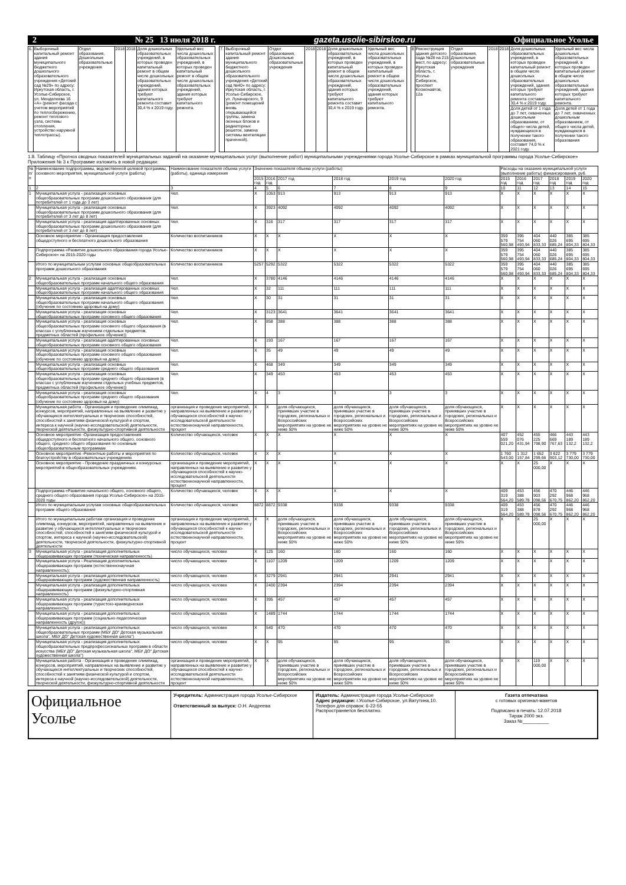2 № 25 13 июля 2018 г. gazeta.usolie-sibirskoe.ru Официальное Усолье
| 6. | Выборочный капитальный ремонт здания муниципального бюджетного дошкольного образовательного учреждения «Детский сад №29» по адресу: Иркутская область, г. Усолье-Сибирское, ул. Менделеева 16 «А» (ремонт фасада с учетом мероприятий по теплосбережению, ремонт теплового узла, системы отопления, устройство наружной теплотрассы). | Отдел образования, Дошкольные образовательные учреждения | 2018 | 2018 | Доля дошкольных образовательных учреждений, в которых проведен капитальный ремонт в общем числе дошкольных образовательных учреждений, здания которых требуют капитального ремонта составит 30,4 % к 2019 году. | Удельный вес числа дошкольных образовательных учреждений, в которых проведен капитальный ремонт в общем числе дошкольных образовательных учреждений, здания которых требуют капитального ремонта. |
| 7. | Выборочный капитальный ремонт здания муниципального бюджетного дошкольного образовательного учреждения «Детский сад №40» по адресу: Иркутская область, г. Усолье-Сибирское, ул. Луначарского, 9 (ремонт помещений вновь открывающейся группы, замена оконных блоков и радиаторных решеток, замена системы вентиляции прачечной). | Отдел образования, Дошкольные образовательные учреждения | 2018 | 2018 | Доля дошкольных образовательных учреждений, в которых проведен капитальный ремонт в общем числе дошкольных образовательных учреждений, здания которых требуют капитального ремонта составит 30,4 % к 2019 году. | Удельный вес числа дошкольных образовательных учреждений, в которых проведен капитальный ремонт в общем числе дошкольных образовательных учреждений, здания которых требуют капитального ремонта. |
| 8 | Реконструкция здания детского сада №28 на 215 мест, по адресу: Иркутская область, г. Усолье-Сибирское, проспект Космонавтов, 12а | Отдел образования, Дошкольные образовательные учреждения | 2018 | 2018 | Доля дошкольных образовательных учреждений, в которых проведен капитальный ремонт в общем числе дошкольных образовательных учреждений, здания которых требуют капитального ремонта составит 30,4 % к 2019 году. | Удельный вес числа дошкольных образовательных учреждений, в которых проведен капитальный ремонт в общем числе дошкольных образовательных учреждений, здания которых требуют капитального ремонта. |
| | | | | | Доля детей от 1 года до 7 лет, охваченных дошкольным образованием, от общего числа детей, нуждающихся в получении такого образования, составит 74,0 % к 2021 году. | Доля детей от 1 года до 7 лет, охваченных дошкольным образованием, от общего числа детей, нуждающихся в получении такого образования |
1.8. Таблицу «Прогноз сводных показателей муниципальных заданий на оказание муниципальных услуг (выполнение работ) муниципальными учреждениями города Усолье-Сибирское в рамках муниципальной программы города Усолье-Сибирское» Приложения № 3 к Программе изложить в новой редакции:
| № п/п | Наименование подпрограммы, ведомственной целевой программы, основного мероприятия, муниципальной услуги (работы) | Наименование показателя объема услуги (работы), единица измерения | Значение показателя объема услуги (работы) | | | | | | Расходы на оказание муниципальной услуги (выполнение работы) финансирования, руб. | | | | | |
| --- | --- | --- | --- | --- | --- | --- | --- | --- | --- | --- | --- | --- | --- | --- |
| | | | 2015 год | 2016 год | 2017 год | 2018 год | 2019 год | 2020 год | 2015 год | 2016 год | 2017 год | 2018 год | 2019 год | 2020 год |
| 1 | 2 | 3 | 4 | 5 | 6 | 7 | 8 | 9 | 10 | 11 | 12 | 13 | 14 | 15 |
| 1 | Муниципальная услуга - реализация основных общеобразовательных программ дошкольного образования (для потребителей от 1 года до 3 лет) | Чел. | X | 1053 | 913 | 913 | 913 | 913 | X | X | X | X | X | X |
| | Муниципальная услуга - реализация основных общеобразовательных программ дошкольного образования (для потребителей от 3 лет до 8 лет) | Чел. | X | 3923 | 4092 | 4092 | 4092 | 4092 | X | X | X | X | X | X |
| | Муниципальная услуга - реализация адаптированных основных общеобразовательных программ дошкольного образования (для потребителей от 3 лет до 8 лет) | Чел. | X | 316 | 317 | 317 | 317 | 317 | X | X | X | X | X | X |
| | Основное мероприятие - Организация предоставления общедоступного и бесплатного дошкольного образования | Количество воспитанников | X | X | X | X | X | X | 359 579 560,98 | 395 754 493,94 | 404 060 833,33 | 440 026 685,24 | 385 695 804,33 | 385 695 804,33 |
| | Подпрограмма «Развитие дошкольного образования города Усолье-Сибирское» на 2015-2020 годы | Количество воспитанников | X | X | X | X | X | X | 359 579 560,98 | 395 754 493,94 | 404 060 833,33 | 440 026 685,24 | 385 695 804,33 | 385 695 804,33 |
| | Итого по муниципальным услугам основных общеобразовательных программ дошкольного образования | Количество воспитанников | 5257 | 5292 | 5322 | 5322 | 5322 | 5322 | 359 579 560,98 | 395 754 493,94 | 404 060 833,33 | 440 026 685,24 | 385 695 804,33 | 385 695 804,33 |
| 2 | Муниципальная услуга - реализация основных общеобразовательных программ начального общего образования | Чел. | X | 3780 | 4146 | 4146 | 4146 | 4146 | X | X | X | X | X | X |
| | Муниципальная услуга - реализация адаптированных основных общеобразовательных программ начального общего образования | Чел. | X | 32 | 111 | 111 | 111 | 111 | X | X | X | X | X | X |
| | Муниципальная услуга - реализация основных общеобразовательных программ начального общего образования (обучение по состоянию здоровья на дому) | Чел. | X | 30 | 31 | 31 | 31 | 31 | X | X | X | X | X | X |
| | Муниципальная услуга - реализация основных общеобразовательных программ основного общего образования | Чел. | X | 3123 | 3641 | 3641 | 3641 | 3641 | X | X | X | X | X | X |
| | Муниципальная услуга - реализация основных общеобразовательных программ основного общего образования (в классах с углубленным изучением отдельных предметов, предметных областей (профильное обучение)) | Чел. | X | 858 | 388 | 388 | 388 | 388 | X | X | X | X | X | X |
| | Муниципальная услуга - реализация адаптированных основных общеобразовательных программ основного общего образования | Чел. | X | 193 | 167 | 167 | 167 | 167 | X | X | X | X | X | X |
| | Муниципальная услуга - реализация основных общеобразовательных программ основного общего образования (обучение по состоянию здоровья на дому) | Чел. | X | 35 | 49 | 49 | 49 | 49 | X | X | X | X | X | X |
| | Муниципальная услуга - реализация основных общеобразовательных программ среднего общего образования | Чел. | X | 468 | 349 | 349 | 349 | 349 | X | X | X | X | X | X |
| | Муниципальная услуга - реализация основных общеобразовательных программ среднего общего образования (в классах с углубленным изучением отдельных учебных предметов, предметных областей (профильное обучение)) | Чел. | X | 349 | 453 | 453 | 453 | 453 | X | X | X | X | X | X |
| | Муниципальная услуга - реализация основных общеобразовательных программ среднего общего образования (обучение по состоянию здоровья на дому) | Чел. | X | 4 | 3 | 3 | 3 | 3 | X | X | X | X | X | X |
| | Муниципальная работа - Организация и проведение олимпиад, конкурсов, мероприятий, направленных на выявление и развитие у обучающихся интеллектуальных и творческих способностей, способностей к занятиям физической культурой и спортом, интереса к научной (научно-исследовательской) деятельности, творческой деятельности, физкультурно-спортивной деятельности | организация и проведение мероприятий, направленных на выявление и развитие у обучающихся способностей к научно-исследовательской деятельности естественнонаучной направленности, процент | X | X | доля обучающихся, принявших участие в городских, региональных и Всероссийских мероприятиях на уровне не ниже 50% | доля обучающихся, принявших участие в городских, региональных и Всероссийских мероприятиях на уровне не ниже 50% | доля обучающихся, принявших участие в городских, региональных и Всероссийских мероприятиях на уровне не ниже 50% | доля обучающихся, принявших участие в городских, региональных и Всероссийских мероприятиях на уровне не ниже 50% | X | X | X | X | X | X |
| | Основное мероприятие -Организация предоставления общедоступного и бесплатного начального общего, основного общего, среднего общего образования по основным общеобразовательным программам | Количество обучающихся, человек | X | X | X | X | X | X | 407 559 021,20 | 452 076 431,94 | 455 225 798,90 | 466 669 767,63 | 443 189 132,2 | 443 189 132,2 |
| | Основное мероприятие -Ремонтные работы и мероприятия по благоустройству в образовательных учреждениях | Количество обучающихся, человек | X | X | X | X | X | X | 1 760 543,00 | 1 312 157,84 | 1 652 299,66 | 3 622 903,12 | 3 779 730,00 | 3 779 730,00 |
| | Основное мероприятие - Проведение праздничных и конкурсных мероприятий в общеобразовательных учреждениях. | организация и проведение мероприятий, направленных на выявление и развитие у обучающихся способностей к научно-исследовательской деятельности естественнонаучной направленности, процент | X | X | X | X | X | X | X | X | 25 000,00 | X | X | X |
| | Подпрограмма «Развитие начального общего, основного общего, среднего общего образования города Усолье-Сибирское» на 2015-2020 годы | Количество обучающихся, человек | X | X | X | X | X | X | 409 319 564,20 | 453 388 589,78 | 456 903 098,56 | 470 292 670,75 | 446 968 862,20 | 446 968 862,20 |
| | Итого по муниципальным услугам основных общеобразовательных программ общего образования | Количество обучающихся, человек | 8872 | 8872 | 9338 | 9338 | 9338 | 9338 | 409 319 564,20 | 453 388 589,78 | 456 878 098,56 | 470 292 670,75 | 446 968 862,20 | 446 968 862,20 |
| | Итого по муниципальным работам организация и проведение олимпиад, конкурсов, мероприятий, направленных на выявление и развитие у обучающихся интеллектуальных и творческих способностей, способностей к занятиям физической культурой и спортом, интереса к научной (научно-исследовательской) деятельности, творческой деятельности, физкультурно-спортивной деятельности | организация и проведение мероприятий, направленных на выявление и развитие у обучающихся способностей к научно-исследовательской деятельности естественнонаучной направленности, процент | X | X | доля обучающихся, принявших участие в городских, региональных и Всероссийских мероприятиях на уровне не ниже 50% | доля обучающихся, принявших участие в городских, региональных и Всероссийских мероприятиях на уровне не ниже 50% | доля обучающихся, принявших участие в городских, региональных и Всероссийских мероприятиях на уровне не ниже 50% | доля обучающихся, принявших участие в городских, региональных и Всероссийских мероприятиях на уровне не ниже 50% | X | X | 25 000,00 | X | X | X |
| 3 | Муниципальная услуга - реализация дополнительных общеразвивающих программ (техническая направленность) | число обучающихся, человек | X | 125 | 160 | 160 | 160 | 160 | X | X | X | X | X | X |
| | Муниципальная услуга - Реализация дополнительных общеразвивающих программ (естественнонаучная направленность); | число обучающихся, человек | X | 1107 | 1209 | 1209 | 1209 | 1209 | X | X | X | X | X | X |
| | Муниципальная услуга - реализация дополнительных общеразвивающих программ (художественная направленность) | число обучающихся, человек | X | 3279 | 2941 | 2941 | 2941 | 2941 | X | X | X | X | X | X |
| | Муниципальная услуга - реализация дополнительных общеразвивающих программ (физкультурно-спортивная направленность) | число обучающихся, человек | X | 2400 | 2394 | 2394 | 2394 | 2394 | X | X | X | X | X | X |
| | Муниципальная услуга - реализация дополнительных общеразвивающих программ (туристско-краеведческая направленность) | число обучающихся, человек | X | 395 | 457 | 457 | 457 | 457 | X | X | X | X | X | X |
| | Муниципальная услуга - реализация дополнительных общеразвивающих программ (социально-педагогическая направленность (другое)) | число обучающихся, человек | X | 1489 | 1744 | 1744 | 1744 | 1744 | X | X | X | X | X | X |
| | Муниципальная услуга - реализация дополнительных общеобразовательных программ (МБУ ДО" Детская музыкальная школа", МБУ ДО" Детская художественная школа") | число обучающихся, человек | X | 540 | 470 | 470 | 470 | 470 | X | X | X | X | X | X |
| | Муниципальная услуга - реализация дополнительных общеобразовательных предпрофессиональных программ в области искусства (МБУ ДО" Детская музыкальная школа", МБУ ДО" Детская художественная школа") | число обучающихся, человек | X | X | 95 | 95 | 95 | 95 | X | X | X | X | X | X |
| | Муниципальная работа - Организация и проведение олимпиад, конкурсов, мероприятий, направленных на выявление и развитие у обучающихся интеллектуальных и творческих способностей, способностей к занятиям физической культурой и спортом, интереса к научной (научно-исследовательской) деятельности, творческой деятельности, физкультурно-спортивной деятельности | организация и проведение мероприятий, направленных на выявление и развитие у обучающихся способностей к научно-исследовательской деятельности естественнонаучной направленности, процент | X | X | доля обучающихся, принявших участие в городских, региональных и Всероссийских мероприятиях на уровне не ниже 50% | доля обучающихся, принявших участие в городских, региональных и Всероссийских мероприятиях на уровне не ниже 50% | доля обучающихся, принявших участие в городских, региональных и Всероссийских мероприятиях на уровне не ниже 50% | доля обучающихся, принявших участие в городских, региональных и Всероссийских мероприятиях на уровне не ниже 50% | X | X | 119 000,00 | X | X | X |
Официальное
Усолье
Учредитель: Администрация города Усолье-Сибирское
Ответственный за выпуск: О.Н. Андреева
Издатель: Администрация города Усолье-Сибирское
Адрес редакции: г.Усолье-Сибирское, ул.Ватутина,10.
Телефон для справок: 6-22-55
Распространяется бесплатно.
Газета отпечатана
с готовых оригинал-макетов
Подписано в печать: 12.07.2018
Тираж 2000 экз.
Заказ №__________